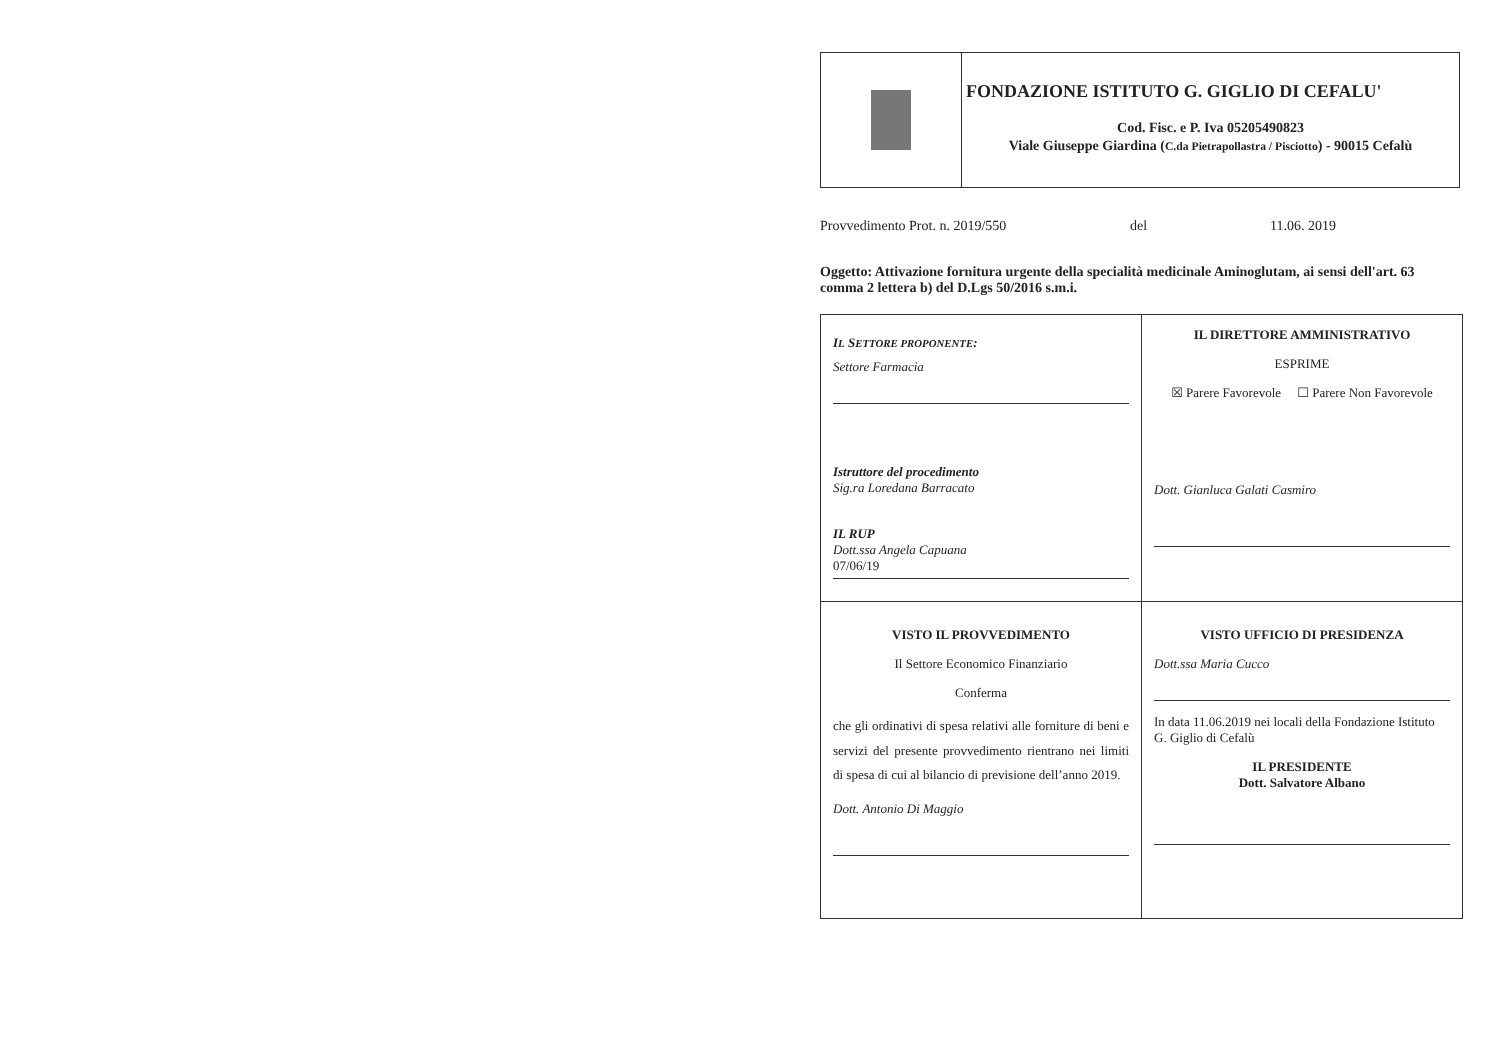FONDAZIONE ISTITUTO G. GIGLIO DI CEFALU'
Cod. Fisc. e P. Iva 05205490823
Viale Giuseppe Giardina (C.da Pietrapollastra / Pisciotto) - 90015 Cefalù
Provvedimento Prot. n. 2019/550 del 11.06. 2019
Oggetto: Attivazione fornitura urgente della specialità medicinale Aminoglutam, ai sensi dell'art. 63 comma 2 lettera b) del D.Lgs 50/2016 s.m.i.
| I L S ETTORE PROPONENTE : Settore Farmacia Istruttore del procedimento Sig.ra Loredana Barracato IL RUP Dott.ssa Angela Capuana 07/06/19 | IL DIRETTORE AMMINISTRATIVO ESPRIME ☒ Parere Favorevole ☐ Parere Non Favorevole Dott. Gianluca Galati Casmiro |
| VISTO IL PROVVEDIMENTO Il Settore Economico Finanziario Conferma che gli ordinativi di spesa relativi alle forniture di beni e servizi del presente provvedimento rientrano nei limiti di spesa di cui al bilancio di previsione dell’anno 2019. Dott. Antonio Di Maggio | VISTO UFFICIO DI PRESIDENZA Dott.ssa Maria Cucco In data 11.06.2019 nei locali della Fondazione Istituto G. Giglio di Cefalù IL PRESIDENTE Dott. Salvatore Albano |